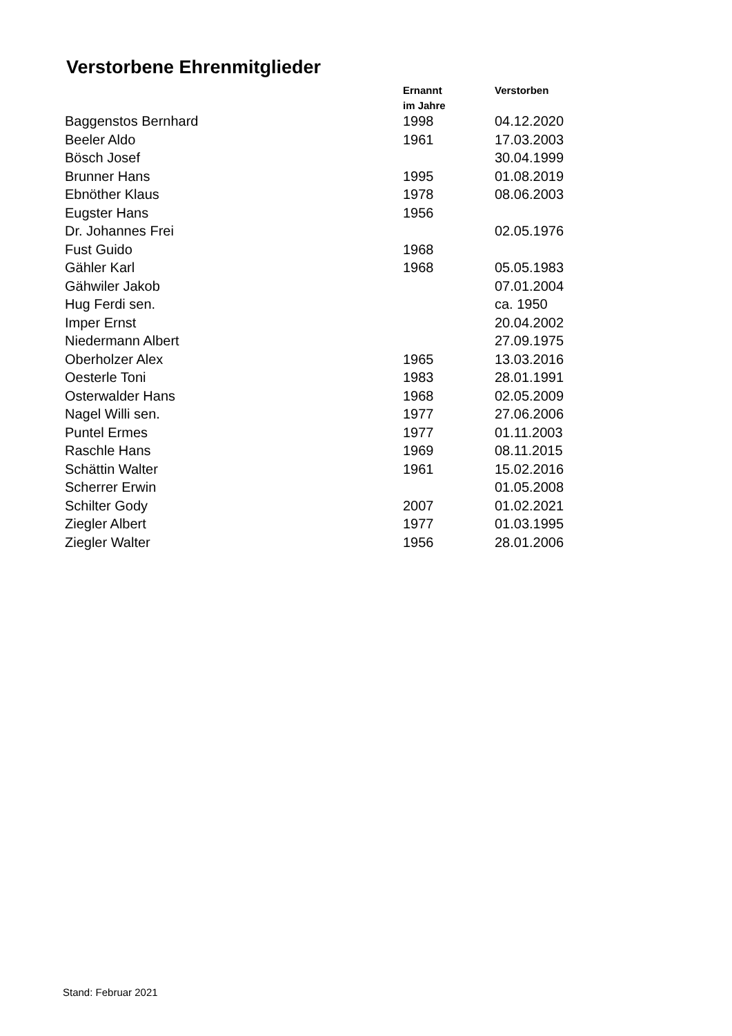Verstorbene Ehrenmitglieder
| | Ernannt im Jahre | Verstorben |
| --- | --- | --- |
| Baggenstos Bernhard | 1998 | 04.12.2020 |
| Beeler Aldo | 1961 | 17.03.2003 |
| Bösch Josef | | 30.04.1999 |
| Brunner Hans | 1995 | 01.08.2019 |
| Ebnöther Klaus | 1978 | 08.06.2003 |
| Eugster Hans | 1956 | |
| Dr. Johannes Frei | | 02.05.1976 |
| Fust Guido | 1968 | |
| Gähler Karl | 1968 | 05.05.1983 |
| Gähwiler Jakob | | 07.01.2004 |
| Hug Ferdi sen. | | ca. 1950 |
| Imper Ernst | | 20.04.2002 |
| Niedermann Albert | | 27.09.1975 |
| Oberholzer Alex | 1965 | 13.03.2016 |
| Oesterle Toni | 1983 | 28.01.1991 |
| Osterwalder Hans | 1968 | 02.05.2009 |
| Nagel Willi sen. | 1977 | 27.06.2006 |
| Puntel Ermes | 1977 | 01.11.2003 |
| Raschle Hans | 1969 | 08.11.2015 |
| Schättin Walter | 1961 | 15.02.2016 |
| Scherrer Erwin | | 01.05.2008 |
| Schilter Gody | 2007 | 01.02.2021 |
| Ziegler Albert | 1977 | 01.03.1995 |
| Ziegler Walter | 1956 | 28.01.2006 |
Stand: Februar 2021